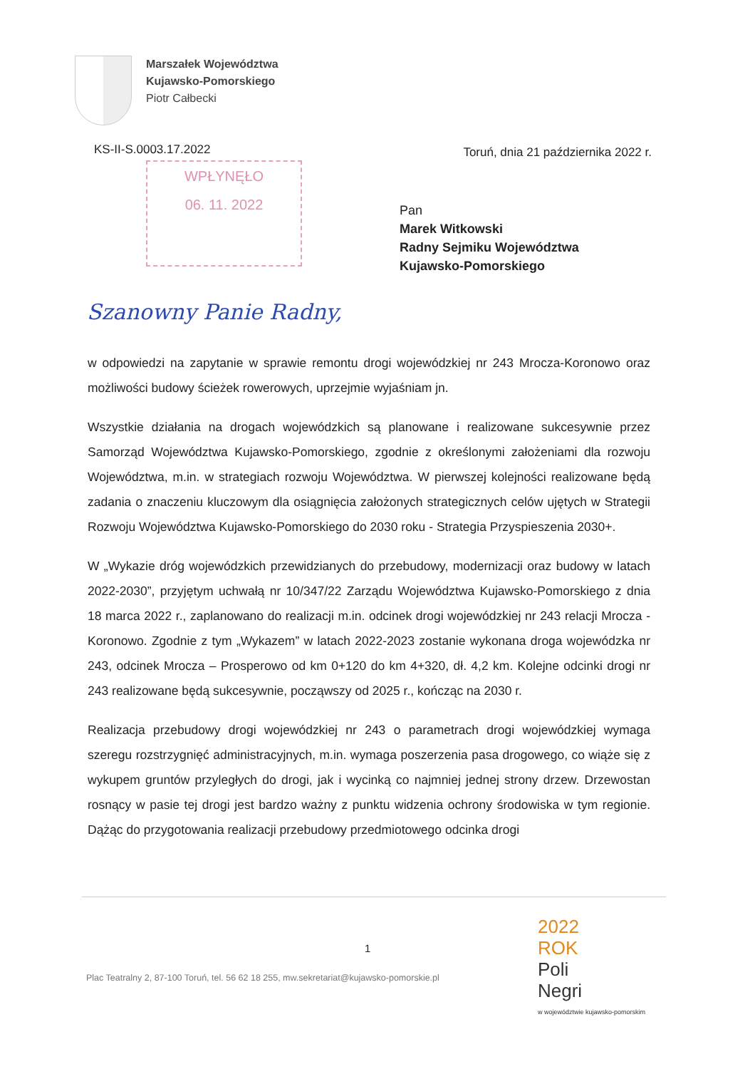Marszałek Województwa
Kujawsko-Pomorskiego
Piotr Całbecki
KS-II-S.0003.17.2022
Toruń, dnia 21 października 2022 r.
WPŁYNĘŁO
06. 11. 2022
Pan
Marek Witkowski
Radny Sejmiku Województwa
Kujawsko-Pomorskiego
Szanowny Panie Radny,
w odpowiedzi na zapytanie w sprawie remontu drogi wojewódzkiej nr 243 Mrocza-Koronowo oraz możliwości budowy ścieżek rowerowych, uprzejmie wyjaśniam jn.
Wszystkie działania na drogach wojewódzkich są planowane i realizowane sukcesywnie przez Samorząd Województwa Kujawsko-Pomorskiego, zgodnie z określonymi założeniami dla rozwoju Województwa, m.in. w strategiach rozwoju Województwa. W pierwszej kolejności realizowane będą zadania o znaczeniu kluczowym dla osiągnięcia założonych strategicznych celów ujętych w Strategii Rozwoju Województwa Kujawsko-Pomorskiego do 2030 roku - Strategia Przyspieszenia 2030+.
W „Wykazie dróg wojewódzkich przewidzianych do przebudowy, modernizacji oraz budowy w latach 2022-2030”, przyjętym uchwałą nr 10/347/22 Zarządu Województwa Kujawsko-Pomorskiego z dnia 18 marca 2022 r., zaplanowano do realizacji m.in. odcinek drogi wojewódzkiej nr 243 relacji Mrocza - Koronowo. Zgodnie z tym „Wykazem” w latach 2022-2023 zostanie wykonana droga wojewódzka nr 243, odcinek Mrocza – Prosperowo od km 0+120 do km 4+320, dł. 4,2 km. Kolejne odcinki drogi nr 243 realizowane będą sukcesywnie, począwszy od 2025 r., kończąc na 2030 r.
Realizacja przebudowy drogi wojewódzkiej nr 243 o parametrach drogi wojewódzkiej wymaga szeregu rozstrzygnięć administracyjnych, m.in. wymaga poszerzenia pasa drogowego, co wiąże się z wykupem gruntów przyległych do drogi, jak i wycinką co najmniej jednej strony drzew. Drzewostan rosnący w pasie tej drogi jest bardzo ważny z punktu widzenia ochrony środowiska w tym regionie. Dążąc do przygotowania realizacji przebudowy przedmiotowego odcinka drogi
1
Plac Teatralny 2, 87-100 Toruń, tel. 56 62 18 255, mw.sekretariat@kujawsko-pomorskie.pl
2022
ROK
Poli
Negri
w województwie kujawsko-pomorskim